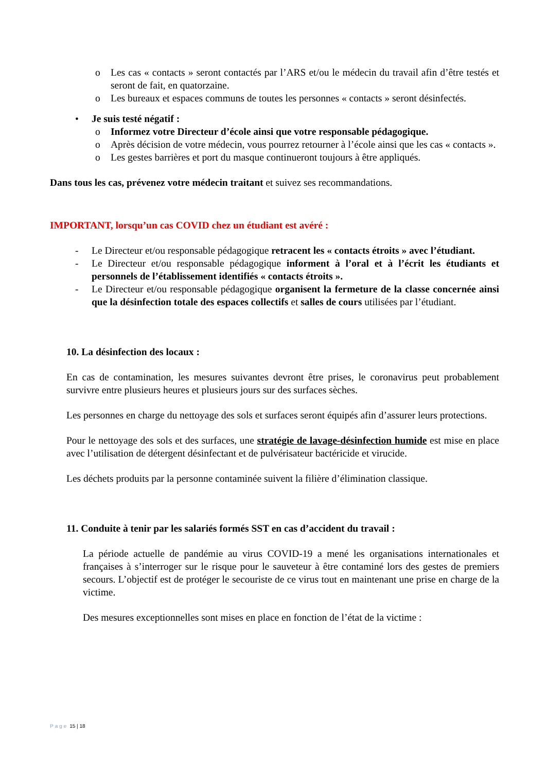o Les cas « contacts » seront contactés par l’ARS et/ou le médecin du travail afin d’être testés et seront de fait, en quatorzaine.
o Les bureaux et espaces communs de toutes les personnes « contacts » seront désinfectés.
• Je suis testé négatif :
o Informez votre Directeur d’école ainsi que votre responsable pédagogique.
o Après décision de votre médecin, vous pourrez retourner à l’école ainsi que les cas « contacts ».
o Les gestes barrières et port du masque continueront toujours à être appliqués.
Dans tous les cas, prévenez votre médecin traitant et suivez ses recommandations.
IMPORTANT, lorsqu’un cas COVID chez un étudiant est avéré :
- Le Directeur et/ou responsable pédagogique retracent les « contacts étroits » avec l’étudiant.
- Le Directeur et/ou responsable pédagogique informent à l’oral et à l’écrit les étudiants et personnels de l’établissement identifiés « contacts étroits ».
- Le Directeur et/ou responsable pédagogique organisent la fermeture de la classe concernée ainsi que la désinfection totale des espaces collectifs et salles de cours utilisées par l’étudiant.
10. La désinfection des locaux :
En cas de contamination, les mesures suivantes devront être prises, le coronavirus peut probablement survivre entre plusieurs heures et plusieurs jours sur des surfaces sèches.
Les personnes en charge du nettoyage des sols et surfaces seront équipés afin d’assurer leurs protections.
Pour le nettoyage des sols et des surfaces, une stratégie de lavage-désinfection humide est mise en place avec l’utilisation de détergent désinfectant et de pulvérisateur bactéricide et virucide.
Les déchets produits par la personne contaminée suivent la filière d’élimination classique.
11. Conduite à tenir par les salariés formés SST en cas d’accident du travail :
La période actuelle de pandémie au virus COVID-19 a mené les organisations internationales et françaises à s’interroger sur le risque pour le sauveteur à être contaminé lors des gestes de premiers secours. L’objectif est de protéger le secouriste de ce virus tout en maintenant une prise en charge de la victime.
Des mesures exceptionnelles sont mises en place en fonction de l’état de la victime :
Page 15 | 18